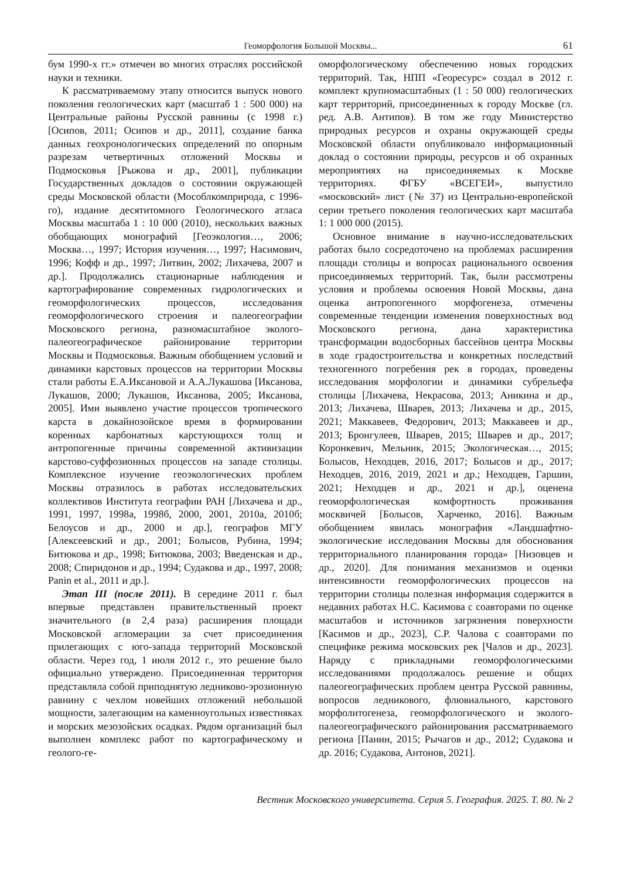Геоморфология Большой Москвы... 61
бум 1990-х гг.» отмечен во многих отраслях российской науки и техники.
К рассматриваемому этапу относится выпуск нового поколения геологических карт (масштаб 1 : 500 000) на Центральные районы Русской равнины (с 1998 г.) [Осипов, 2011; Осипов и др., 2011], создание банка данных геохронологических определений по опорным разрезам четвертичных отложений Москвы и Подмосковья [Рыжова и др., 2001], публикации Государственных докладов о состоянии окружающей среды Московской области (Мособлкомприрода, с 1996-го), издание десятитомного Геологического атласа Москвы масштаба 1 : 10 000 (2010), нескольких важных обобщающих монографий [Геоэкология…, 2006; Москва…, 1997; История изучения…, 1997; Насимович, 1996; Кофф и др., 1997; Литвин, 2002; Лихачева, 2007 и др.]. Продолжались стационарные наблюдения и картографирование современных гидрологических и геоморфологических процессов, исследования геоморфологического строения и палеогеографии Московского региона, разномасштабное эколого-палеогеографическое районирование территории Москвы и Подмосковья. Важным обобщением условий и динамики карстовых процессов на территории Москвы стали работы Е.А.Иксановой и А.А.Лукашова [Иксанова, Лукашов, 2000; Лукашов, Иксанова, 2005; Иксанова, 2005]. Ими выявлено участие процессов тропического карста в докайнозойское время в формировании коренных карбонатных карстующихся толщ и антропогенные причины современной активизации карстово-суффозионных процессов на западе столицы. Комплексное изучение геоэкологических проблем Москвы отразилось в работах исследовательских коллективов Института географии РАН [Лихачева и др., 1991, 1997, 1998а, 1998б, 2000, 2001, 2010а, 2010б; Белоусов и др., 2000 и др.], географов МГУ [Алексеевский и др., 2001; Болысов, Рубина, 1994; Битюкова и др., 1998; Битюкова, 2003; Введенская и др., 2008; Спиридонов и др., 1994; Судакова и др., 1997, 2008; Panin et al., 2011 и др.].
Этап III (после 2011). В середине 2011 г. был впервые представлен правительственный проект значительного (в 2,4 раза) расширения площади Московской агломерации за счет присоединения прилегающих с юго-запада территорий Московской области. Через год, 1 июля 2012 г., это решение было официально утверждено. Присоединенная территория представляла собой приподнятую ледниково-эрозионную равнину с чехлом новейших отложений небольшой мощности, залегающим на каменноугольных известняках и морских мезозойских осадках. Рядом организаций был выполнен комплекс работ по картографическому и геолого-ге-
оморфологическому обеспечению новых городских территорий. Так, НПП «Георесурс» создал в 2012 г. комплект крупномасштабных (1 : 50 000) геологических карт территорий, присоединенных к городу Москве (гл. ред. А.В. Антипов). В том же году Министерство природных ресурсов и охраны окружающей среды Московской области опубликовало информационный доклад о состоянии природы, ресурсов и об охранных мероприятиях на присоединяемых к Москве территориях. ФГБУ «ВСЕГЕИ», выпустило «московский» лист (№ 37) из Центрально-европейской серии третьего поколения геологических карт масштаба 1: 1 000 000 (2015).
Основное внимание в научно-исследовательских работах было сосредоточено на проблемах расширения площади столицы и вопросах рационального освоения присоединяемых территорий. Так, были рассмотрены условия и проблемы освоения Новой Москвы, дана оценка антропогенного морфогенеза, отмечены современные тенденции изменения поверхностных вод Московского региона, дана характеристика трансформации водосборных бассейнов центра Москвы в ходе градостроительства и конкретных последствий техногенного погребения рек в городах, проведены исследования морфологии и динамики субрельефа столицы [Лихачева, Некрасова, 2013; Аникина и др., 2013; Лихачева, Шварев, 2013; Лихачева и др., 2015, 2021; Маккавеев, Федорович, 2013; Маккавеев и др., 2013; Бронгулеев, Шварев, 2015; Шварев и др., 2017; Коронкевич, Мельник, 2015; Экологическая…, 2015; Болысов, Неходцев, 2016, 2017; Болысов и др., 2017; Неходцев, 2016, 2019, 2021 и др.; Неходцев, Гаршин, 2021; Неходцев и др., 2021 и др.], оценена геоморфологическая комфортность проживания москвичей [Болысов, Харченко, 2016]. Важным обобщением явилась монография «Ландшафтно-экологические исследования Москвы для обоснования территориального планирования города» [Низовцев и др., 2020]. Для понимания механизмов и оценки интенсивности геоморфологических процессов на территории столицы полезная информация содержится в недавних работах Н.С. Касимова с соавторами по оценке масштабов и источников загрязнения поверхности [Касимов и др., 2023], С.Р. Чалова с соавторами по специфике режима московских рек [Чалов и др., 2023]. Наряду с прикладными геоморфологическими исследованиями продолжалось решение и общих палеогеографических проблем центра Русской равнины, вопросов ледникового, флювиального, карстового морфолитогенеза, геоморфологического и эколого-палеогеографического районирования рассматриваемого региона [Панин, 2015; Рычагов и др., 2012; Судакова и др. 2016; Судакова, Антонов, 2021].
Вестник Московского университета. Серия 5. География. 2025. Т. 80. № 2